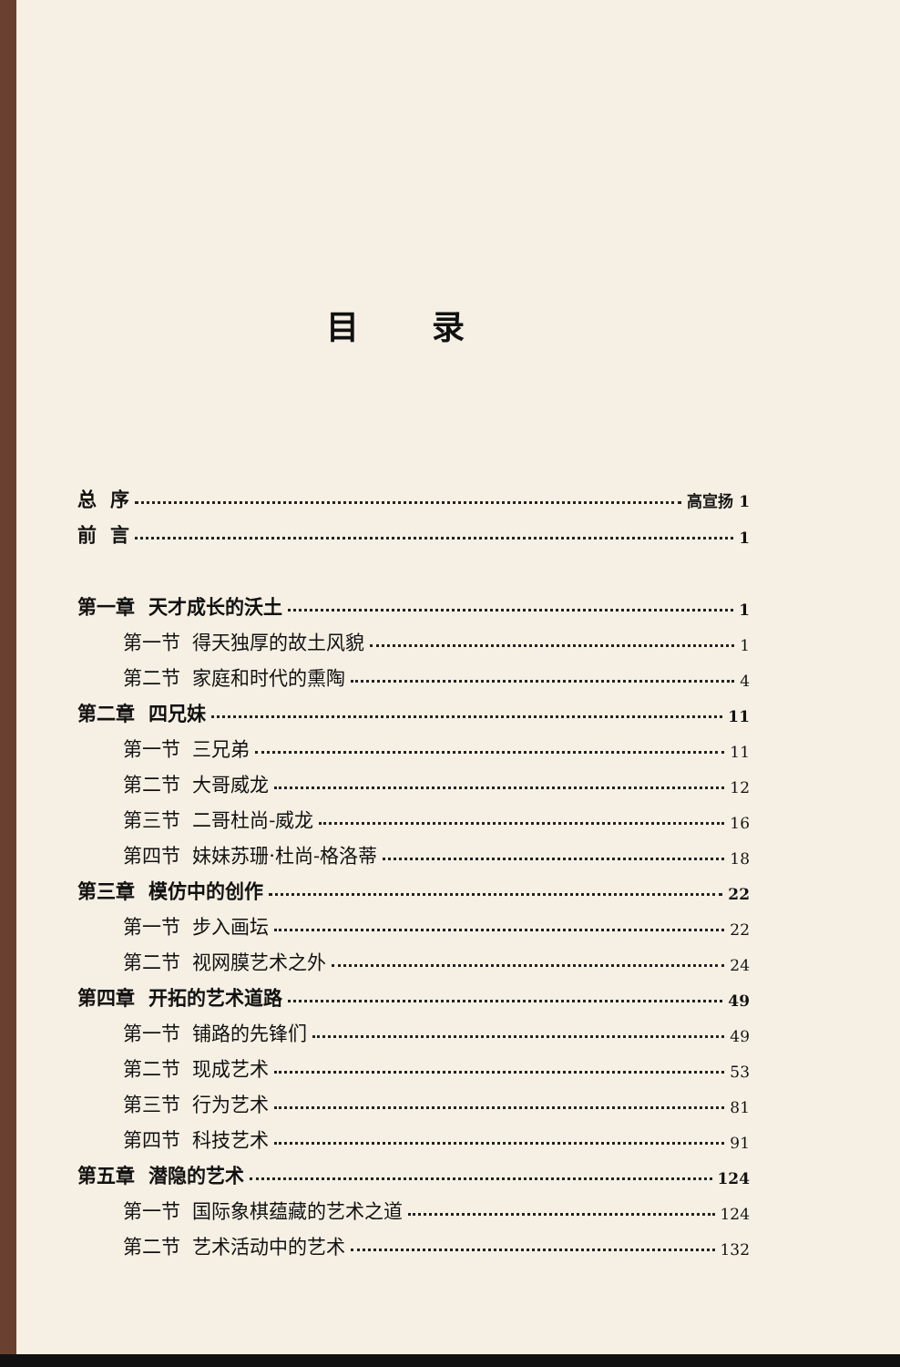目录
总 序 高宣扬 1
前 言 1
第一章 天才成长的沃土 1
第一节 得天独厚的故土风貌 1
第二节 家庭和时代的熏陶 4
第二章 四兄妹 11
第一节 三兄弟 11
第二节 大哥威龙 12
第三节 二哥杜尚-威龙 16
第四节 妹妹苏珊·杜尚-格洛蒂 18
第三章 模仿中的创作 22
第一节 步入画坛 22
第二节 视网膜艺术之外 24
第四章 开拓的艺术道路 49
第一节 铺路的先锋们 49
第二节 现成艺术 53
第三节 行为艺术 81
第四节 科技艺术 91
第五章 潜隐的艺术 124
第一节 国际象棋蕴藏的艺术之道 124
第二节 艺术活动中的艺术 132